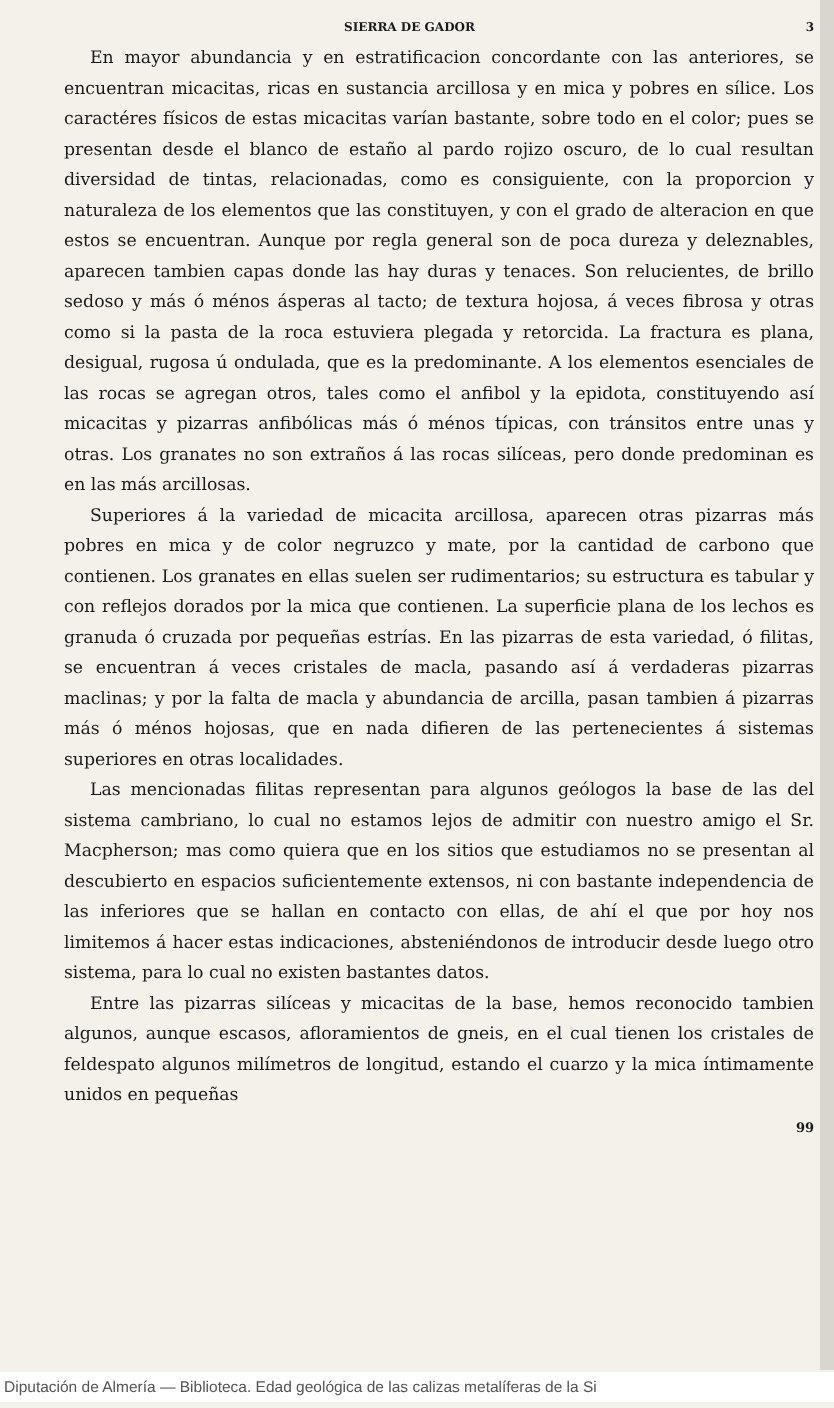SIERRA DE GADOR 3
En mayor abundancia y en estratificacion concordante con las anteriores, se encuentran micacitas, ricas en sustancia arcillosa y en mica y pobres en sílice. Los caractéres físicos de estas micacitas varían bastante, sobre todo en el color; pues se presentan desde el blanco de estaño al pardo rojizo oscuro, de lo cual resultan diversidad de tintas, relacionadas, como es consiguiente, con la proporcion y naturaleza de los elementos que las constituyen, y con el grado de alteracion en que estos se encuentran. Aunque por regla general son de poca dureza y deleznables, aparecen tambien capas donde las hay duras y tenaces. Son relucientes, de brillo sedoso y más ó ménos ásperas al tacto; de textura hojosa, á veces fibrosa y otras como si la pasta de la roca estuviera plegada y retorcida. La fractura es plana, desigual, rugosa ú ondulada, que es la predominante. A los elementos esenciales de las rocas se agregan otros, tales como el anfibol y la epidota, constituyendo así micacitas y pizarras anfibólicas más ó ménos típicas, con tránsitos entre unas y otras. Los granates no son extraños á las rocas silíceas, pero donde predominan es en las más arcillosas.
Superiores á la variedad de micacita arcillosa, aparecen otras pizarras más pobres en mica y de color negruzco y mate, por la cantidad de carbono que contienen. Los granates en ellas suelen ser rudimentarios; su estructura es tabular y con reflejos dorados por la mica que contienen. La superficie plana de los lechos es granuda ó cruzada por pequeñas estrías. En las pizarras de esta variedad, ó filitas, se encuentran á veces cristales de macla, pasando así á verdaderas pizarras maclinas; y por la falta de macla y abundancia de arcilla, pasan tambien á pizarras más ó ménos hojosas, que en nada difieren de las pertenecientes á sistemas superiores en otras localidades.
Las mencionadas filitas representan para algunos geólogos la base de las del sistema cambriano, lo cual no estamos lejos de admitir con nuestro amigo el Sr. Macpherson; mas como quiera que en los sitios que estudiamos no se presentan al descubierto en espacios suficientemente extensos, ni con bastante independencia de las inferiores que se hallan en contacto con ellas, de ahí el que por hoy nos limitemos á hacer estas indicaciones, absteniéndonos de introducir desde luego otro sistema, para lo cual no existen bastantes datos.
Entre las pizarras silíceas y micacitas de la base, hemos reconocido tambien algunos, aunque escasos, afloramientos de gneis, en el cual tienen los cristales de feldespato algunos milímetros de longitud, estando el cuarzo y la mica íntimamente unidos en pequeñas
99
Diputación de Almería — Biblioteca. Edad geológica de las calizas metalíferas de la Si